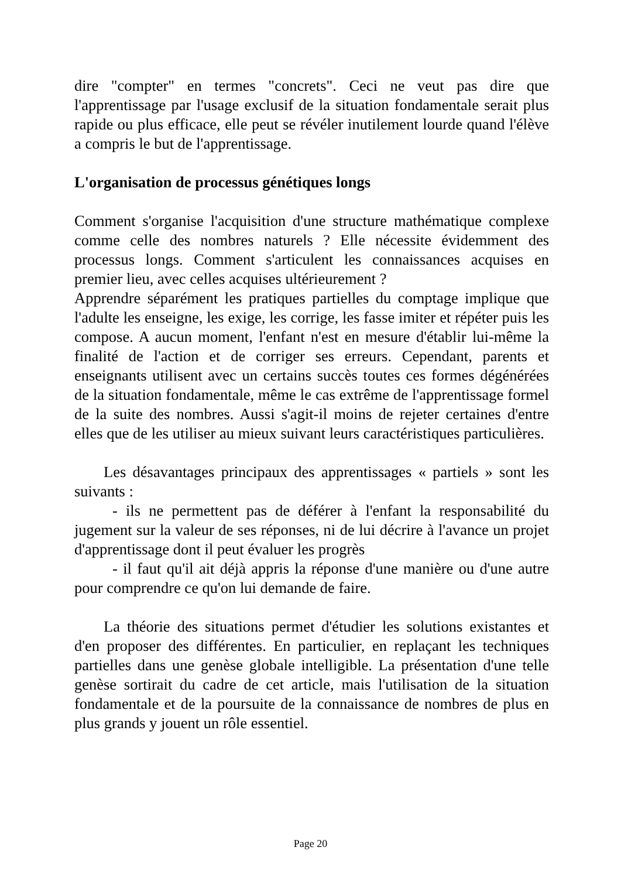dire "compter" en termes "concrets". Ceci ne veut pas dire que l'apprentissage par l'usage exclusif de la situation fondamentale serait plus rapide ou plus efficace, elle peut se révéler inutilement lourde quand l'élève a compris le but de l'apprentissage.
L'organisation de processus génétiques longs
Comment s'organise l'acquisition d'une structure mathématique complexe comme celle des nombres naturels ? Elle nécessite évidemment des processus longs. Comment s'articulent les connaissances acquises en premier lieu, avec celles acquises ultérieurement ?
Apprendre séparément les pratiques partielles du comptage implique que l'adulte les enseigne, les exige, les corrige, les fasse imiter et répéter puis les compose. A aucun moment, l'enfant n'est en mesure d'établir lui-même la finalité de l'action et de corriger ses erreurs. Cependant, parents et enseignants utilisent avec un certains succès toutes ces formes dégénérées de la situation fondamentale, même le cas extrême de l'apprentissage formel de la suite des nombres. Aussi s'agit-il moins de rejeter certaines d'entre elles que de les utiliser au mieux suivant leurs caractéristiques particulières.
Les désavantages principaux des apprentissages « partiels » sont les suivants :
- ils ne permettent pas de déférer à l'enfant la responsabilité du jugement sur la valeur de ses réponses, ni de lui décrire à l'avance un projet d'apprentissage dont il peut évaluer les progrès
- il faut qu'il ait déjà appris la réponse d'une manière ou d'une autre pour comprendre ce qu'on lui demande de faire.
La théorie des situations permet d'étudier les solutions existantes et d'en proposer des différentes. En particulier, en replaçant les techniques partielles dans une genèse globale intelligible. La présentation d'une telle genèse sortirait du cadre de cet article, mais l'utilisation de la situation fondamentale et de la poursuite de la connaissance de nombres de plus en plus grands y jouent un rôle essentiel.
Page 20